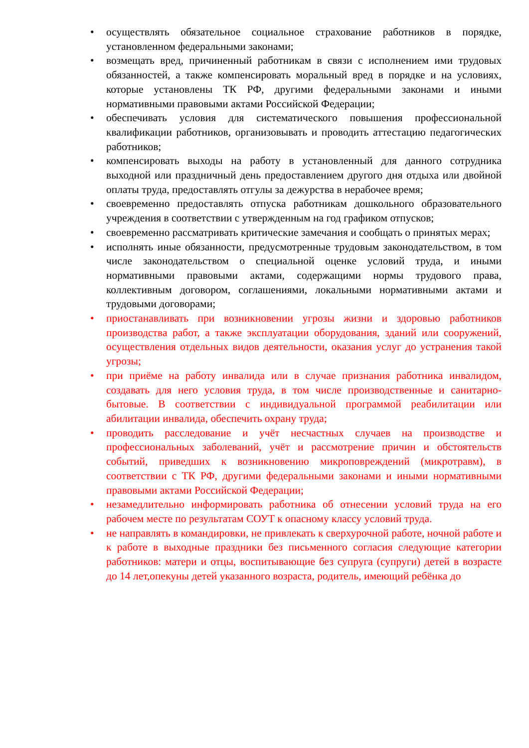• осуществлять обязательное социальное страхование работников в порядке, установленном федеральными законами;
• возмещать вред, причиненный работникам в связи с исполнением ими трудовых обязанностей, а также компенсировать моральный вред в порядке и на условиях, которые установлены ТК РФ, другими федеральными законами и иными нормативными правовыми актами Российской Федерации;
• обеспечивать условия для систематического повышения профессиональной квалификации работников, организовывать и проводить аттестацию педагогических работников;
• компенсировать выходы на работу в установленный для данного сотрудника выходной или праздничный день предоставлением другого дня отдыха или двойной оплаты труда, предоставлять отгулы за дежурства в нерабочее время;
• своевременно предоставлять отпуска работникам дошкольного образовательного учреждения в соответствии с утвержденным на год графиком отпусков;
• своевременно рассматривать критические замечания и сообщать о принятых мерах;
• исполнять иные обязанности, предусмотренные трудовым законодательством, в том числе законодательством о специальной оценке условий труда, и иными нормативными правовыми актами, содержащими нормы трудового права, коллективным договором, соглашениями, локальными нормативными актами и трудовыми договорами;
• приостанавливать при возникновении угрозы жизни и здоровью работников производства работ, а также эксплуатации оборудования, зданий или сооружений, осуществления отдельных видов деятельности, оказания услуг до устранения такой угрозы;
• при приёме на работу инвалида или в случае признания работника инвалидом, создавать для него условия труда, в том числе производственные и санитарно-бытовые. В соответствии с индивидуальной программой реабилитации или абилитации инвалида, обеспечить охрану труда;
• проводить расследование и учёт несчастных случаев на производстве и профессиональных заболеваний, учёт и рассмотрение причин и обстоятельств событий, приведших к возникновению микроповреждений (микротравм), в соответствии с ТК РФ, другими федеральными законами и иными нормативными правовыми актами Российской Федерации;
• незамедлительно информировать работника об отнесении условий труда на его рабочем месте по результатам СОУТ к опасному классу условий труда.
• не направлять в командировки, не привлекать к сверхурочной работе, ночной работе и к работе в выходные праздники без письменного согласия следующие категории работников: матери и отцы, воспитывающие без супруга (супруги) детей в возрасте до 14 лет,опекуны детей указанного возраста, родитель, имеющий ребёнка до